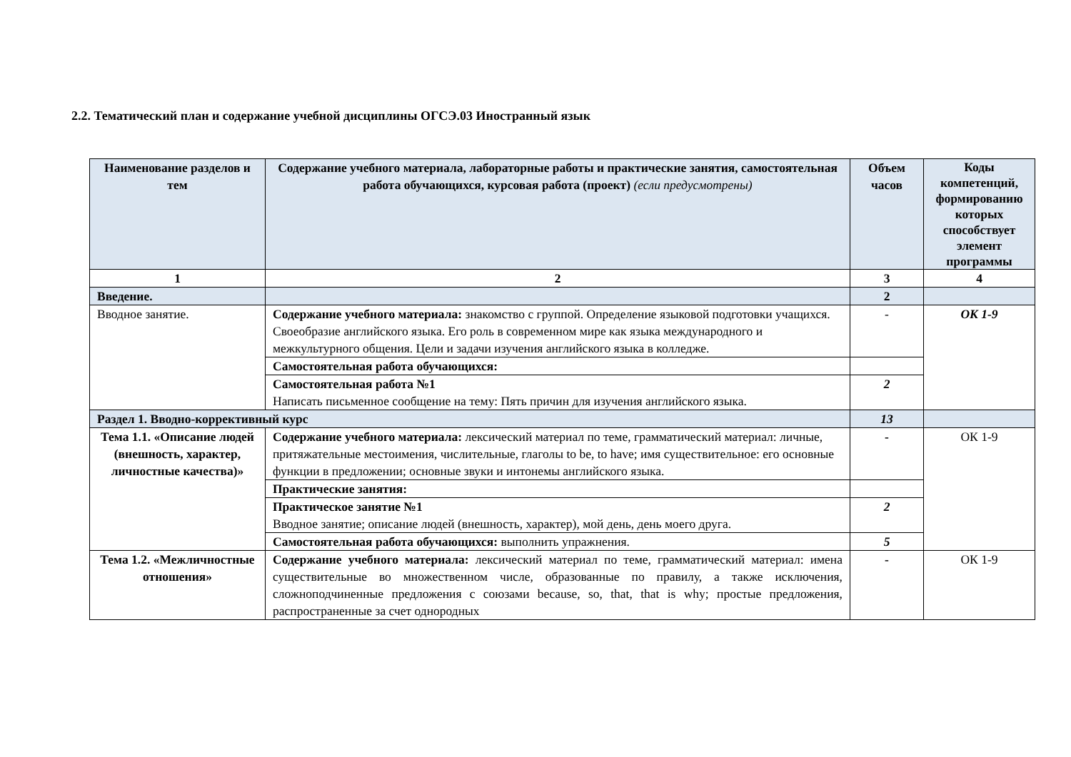2.2. Тематический план и содержание учебной дисциплины ОГСЭ.03 Иностранный язык
| Наименование разделов и тем | Содержание учебного материала, лабораторные работы и практические занятия, самостоятельная работа обучающихся, курсовая работа (проект) (если предусмотрены) | Объем часов | Коды компетенций, формированию которых способствует элемент программы |
| --- | --- | --- | --- |
| 1 | 2 | 3 | 4 |
| Введение. | | 2 | |
| Вводное занятие. | Содержание учебного материала: знакомство с группой. Определение языковой подготовки учащихся. Своеобразие английского языка. Его роль в современном мире как языка международного и межкультурного общения. Цели и задачи изучения английского языка в колледже. | - | ОК 1-9 |
| | Самостоятельная работа обучающихся: | | |
| | Самостоятельная работа №1 Написать письменное сообщение на тему: Пять причин для изучения английского языка. | 2 | |
| Раздел 1. Вводно-коррективный курс | | 13 | |
| Тема 1.1. «Описание людей (внешность, характер, личностные качества)» | Содержание учебного материала: лексический материал по теме, грамматический материал: личные, притяжательные местоимения, числительные, глаголы to be, to have; имя существительное: его основные функции в предложении; основные звуки и интонемы английского языка. | - | ОК 1-9 |
| | Практические занятия: | | |
| | Практическое занятие №1 Вводное занятие; описание людей (внешность, характер), мой день, день моего друга. | 2 | |
| | Самостоятельная работа обучающихся: выполнить упражнения. | 5 | |
| Тема 1.2. «Межличностные отношения» | Содержание учебного материала: лексический материал по теме, грамматический материал: имена существительные во множественном числе, образованные по правилу, а также исключения, сложноподчиненные предложения с союзами because, so, that, that is why; простые предложения, распространенные за счет однородных | - | ОК 1-9 |